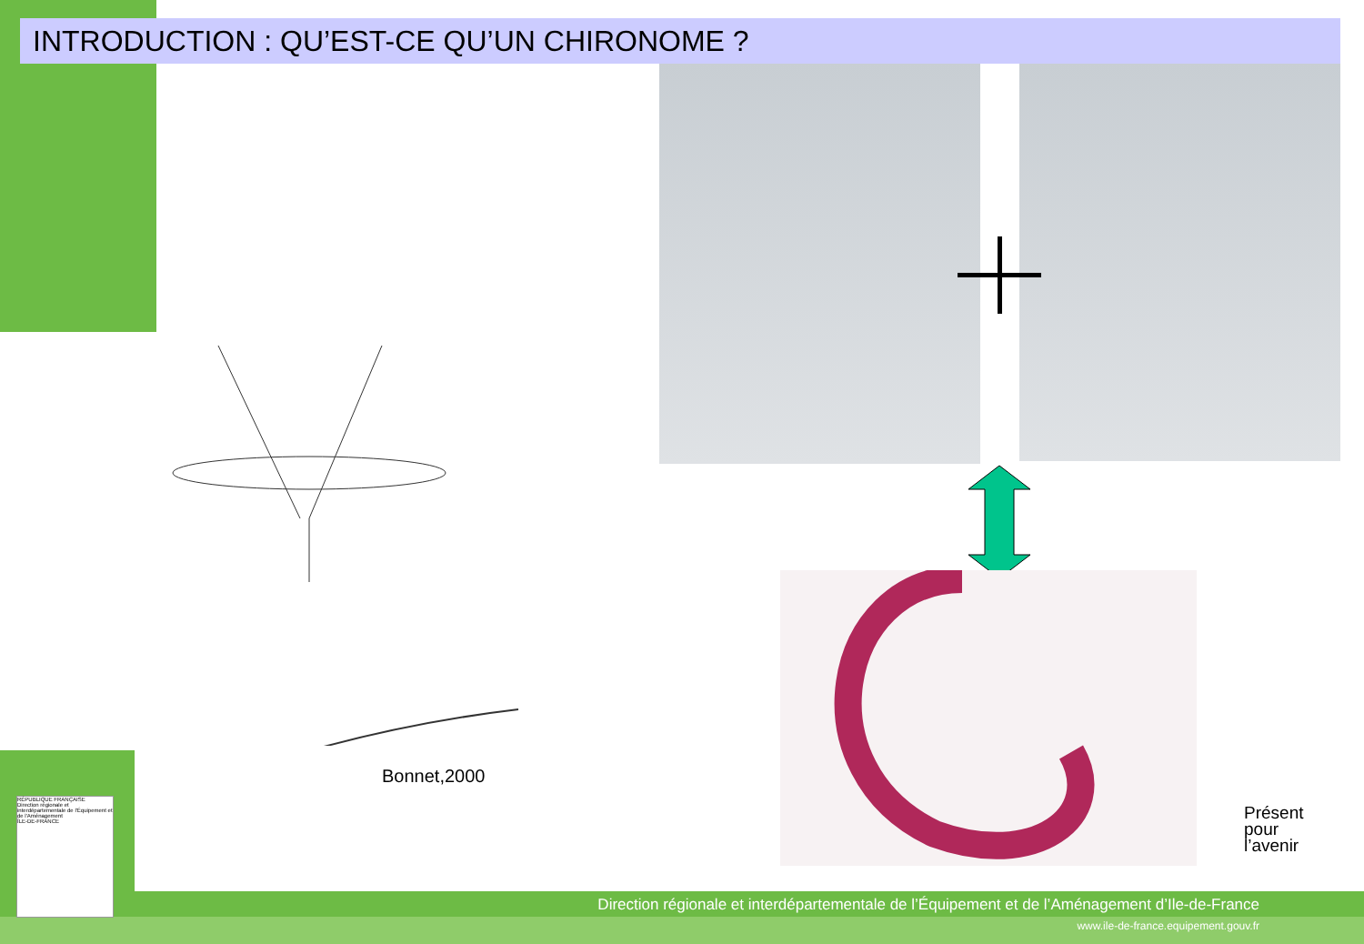INTRODUCTION : QU’EST-CE QU’UN CHIRONOME ?
Bonnet,2000
RÉPUBLIQUE FRANÇAISE
Direction régionale et interdépartementale de l'Équipement et de l'Aménagement
ÎLE-DE-FRANCE
Présent
pour
l’avenir
Direction régionale et interdépartementale de l’Équipement et de l’Aménagement d’Ile-de-France
www.ile-de-france.equipement.gouv.fr